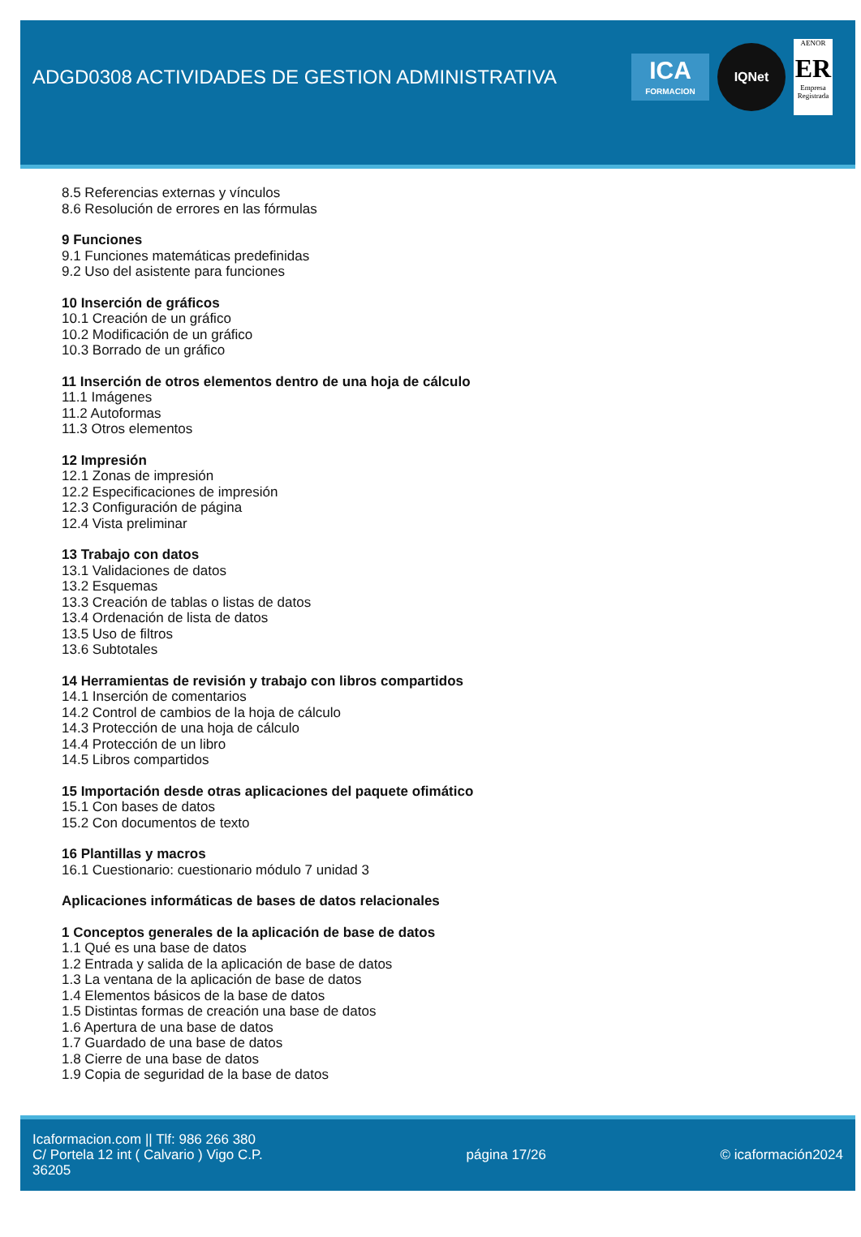ADGD0308 ACTIVIDADES DE GESTION ADMINISTRATIVA
ICA
FORMACION
IQNet
AENOR
ER
Empresa Registrada
8.5 Referencias externas y vínculos
8.6 Resolución de errores en las fórmulas
9 Funciones
9.1 Funciones matemáticas predefinidas
9.2 Uso del asistente para funciones
10 Inserción de gráficos
10.1 Creación de un gráfico
10.2 Modificación de un gráfico
10.3 Borrado de un gráfico
11 Inserción de otros elementos dentro de una hoja de cálculo
11.1 Imágenes
11.2 Autoformas
11.3 Otros elementos
12 Impresión
12.1 Zonas de impresión
12.2 Especificaciones de impresión
12.3 Configuración de página
12.4 Vista preliminar
13 Trabajo con datos
13.1 Validaciones de datos
13.2 Esquemas
13.3 Creación de tablas o listas de datos
13.4 Ordenación de lista de datos
13.5 Uso de filtros
13.6 Subtotales
14 Herramientas de revisión y trabajo con libros compartidos
14.1 Inserción de comentarios
14.2 Control de cambios de la hoja de cálculo
14.3 Protección de una hoja de cálculo
14.4 Protección de un libro
14.5 Libros compartidos
15 Importación desde otras aplicaciones del paquete ofimático
15.1 Con bases de datos
15.2 Con documentos de texto
16 Plantillas y macros
16.1 Cuestionario: cuestionario módulo 7 unidad 3
Aplicaciones informáticas de bases de datos relacionales
1 Conceptos generales de la aplicación de base de datos
1.1 Qué es una base de datos
1.2 Entrada y salida de la aplicación de base de datos
1.3 La ventana de la aplicación de base de datos
1.4 Elementos básicos de la base de datos
1.5 Distintas formas de creación una base de datos
1.6 Apertura de una base de datos
1.7 Guardado de una base de datos
1.8 Cierre de una base de datos
1.9 Copia de seguridad de la base de datos
Icaformacion.com || Tlf: 986 266 380
C/ Portela 12 int ( Calvario ) Vigo C.P. 36205
página 17/26 © icaformación2024